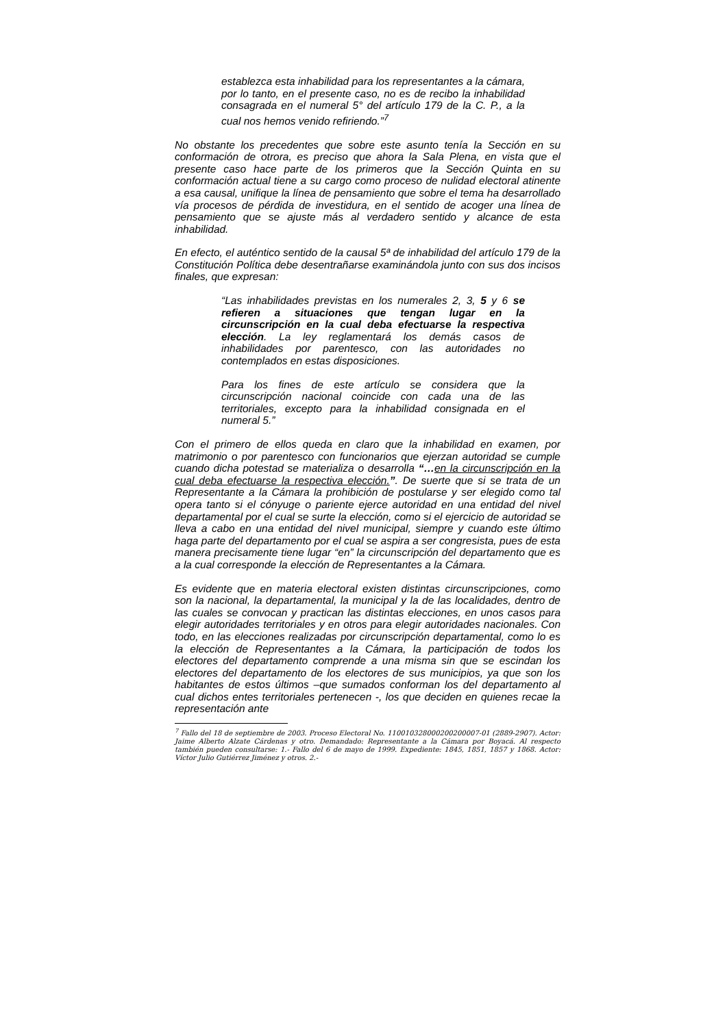establezca esta inhabilidad para los representantes a la cámara, por lo tanto, en el presente caso, no es de recibo la inhabilidad consagrada en el numeral 5° del artículo 179 de la C. P., a la cual nos hemos venido refiriendo.”<sup>7</sup>
No obstante los precedentes que sobre este asunto tenía la Sección en su conformación de otrora, es preciso que ahora la Sala Plena, en vista que el presente caso hace parte de los primeros que la Sección Quinta en su conformación actual tiene a su cargo como proceso de nulidad electoral atinente a esa causal, unifique la línea de pensamiento que sobre el tema ha desarrollado vía procesos de pérdida de investidura, en el sentido de acoger una línea de pensamiento que se ajuste más al verdadero sentido y alcance de esta inhabilidad.
En efecto, el auténtico sentido de la causal 5ª de inhabilidad del artículo 179 de la Constitución Política debe desentrañarse examinándola junto con sus dos incisos finales, que expresan:
“Las inhabilidades previstas en los numerales 2, 3, 5 y 6 se refieren a situaciones que tengan lugar en la circunscripción en la cual deba efectuarse la respectiva elección. La ley reglamentará los demás casos de inhabilidades por parentesco, con las autoridades no contemplados en estas disposiciones.
Para los fines de este artículo se considera que la circunscripción nacional coincide con cada una de las territoriales, excepto para la inhabilidad consignada en el numeral 5.”
Con el primero de ellos queda en claro que la inhabilidad en examen, por matrimonio o por parentesco con funcionarios que ejerzan autoridad se cumple cuando dicha potestad se materializa o desarrolla “…en la circunscripción en la cual deba efectuarse la respectiva elección.”. De suerte que si se trata de un Representante a la Cámara la prohibición de postularse y ser elegido como tal opera tanto si el cónyuge o pariente ejerce autoridad en una entidad del nivel departamental por el cual se surte la elección, como si el ejercicio de autoridad se lleva a cabo en una entidad del nivel municipal, siempre y cuando este último haga parte del departamento por el cual se aspira a ser congresista, pues de esta manera precisamente tiene lugar “en” la circunscripción del departamento que es a la cual corresponde la elección de Representantes a la Cámara.
Es evidente que en materia electoral existen distintas circunscripciones, como son la nacional, la departamental, la municipal y la de las localidades, dentro de las cuales se convocan y practican las distintas elecciones, en unos casos para elegir autoridades territoriales y en otros para elegir autoridades nacionales. Con todo, en las elecciones realizadas por circunscripción departamental, como lo es la elección de Representantes a la Cámara, la participación de todos los electores del departamento comprende a una misma sin que se escindan los electores del departamento de los electores de sus municipios, ya que son los habitantes de estos últimos –que sumados conforman los del departamento al cual dichos entes territoriales pertenecen -, los que deciden en quienes recae la representación ante
<sup>7</sup> Fallo del 18 de septiembre de 2003. Proceso Electoral No. 110010328000200200007-01 (2889-2907). Actor: Jaime Alberto Alzate Cárdenas y otro. Demandado: Representante a la Cámara por Boyacá. Al respecto también pueden consultarse: 1.- Fallo del 6 de mayo de 1999. Expediente: 1845, 1851, 1857 y 1868. Actor: Víctor Julio Gutiérrez Jiménez y otros. 2.-